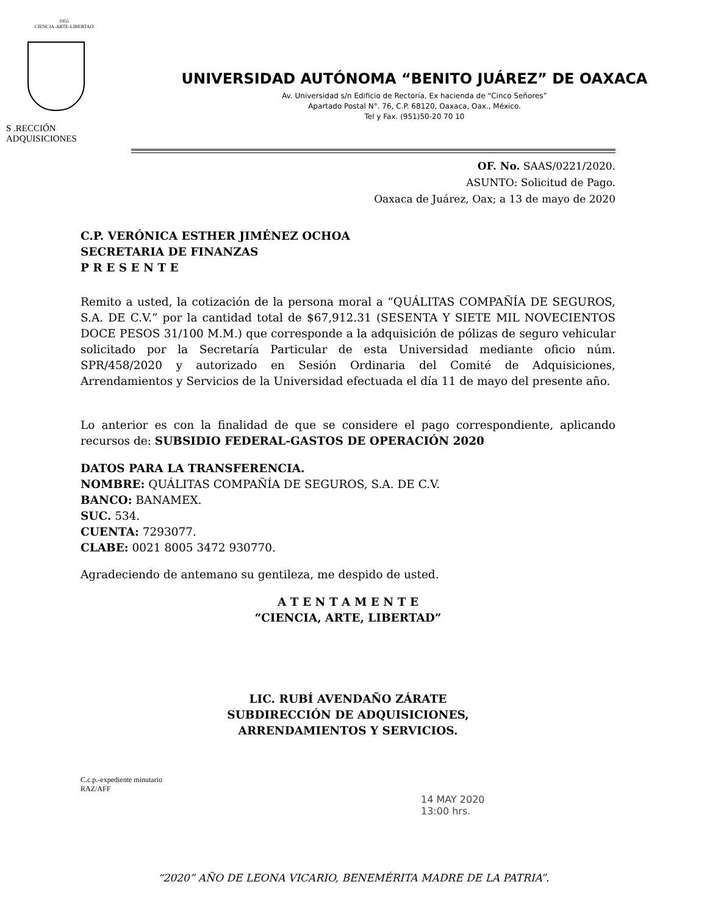1955
CIENCIA-ARTE-LIBERTAD
S .RECCIÓN
ADQUISICIONES
UNIVERSIDAD AUTÓNOMA “BENITO JUÁREZ” DE OAXACA
Av. Universidad s/n Edificio de Rectoría, Ex hacienda de “Cinco Señores”
Apartado Postal N°. 76, C.P. 68120, Oaxaca, Oax., México.
Tel y Fax. (951)50-20 70 10
OF. No. SAAS/0221/2020.
ASUNTO: Solicitud de Pago.
Oaxaca de Juárez, Oax; a 13 de mayo de 2020
C.P. VERÓNICA ESTHER JIMÉNEZ OCHOA
SECRETARIA DE FINANZAS
P R E S E N T E
Remito a usted, la cotización de la persona moral a “QUÁLITAS COMPAÑÍA DE SEGUROS, S.A. DE C.V.” por la cantidad total de $67,912.31 (SESENTA Y SIETE MIL NOVECIENTOS DOCE PESOS 31/100 M.M.) que corresponde a la adquisición de pólizas de seguro vehicular solicitado por la Secretaría Particular de esta Universidad mediante oficio núm. SPR/458/2020 y autorizado en Sesión Ordinaria del Comité de Adquisiciones, Arrendamientos y Servicios de la Universidad efectuada el día 11 de mayo del presente año.
Lo anterior es con la finalidad de que se considere el pago correspondiente, aplicando recursos de: SUBSIDIO FEDERAL-GASTOS DE OPERACIÓN 2020
DATOS PARA LA TRANSFERENCIA.
NOMBRE: QUÁLITAS COMPAÑÍA DE SEGUROS, S.A. DE C.V.
BANCO: BANAMEX.
SUC. 534.
CUENTA: 7293077.
CLABE: 0021 8005 3472 930770.
Agradeciendo de antemano su gentileza, me despido de usted.
A T E N T A M E N T E
“CIENCIA, ARTE, LIBERTAD”
LIC. RUBÍ AVENDAÑO ZÁRATE
SUBDIRECCIÓN DE ADQUISICIONES,
ARRENDAMIENTOS Y SERVICIOS.
C.c.p.-expediente minutario
RAZ/AFF
14 MAY 2020
13:00 hrs.
“2020” AÑO DE LEONA VICARIO, BENEMÉRITA MADRE DE LA PATRIA”.